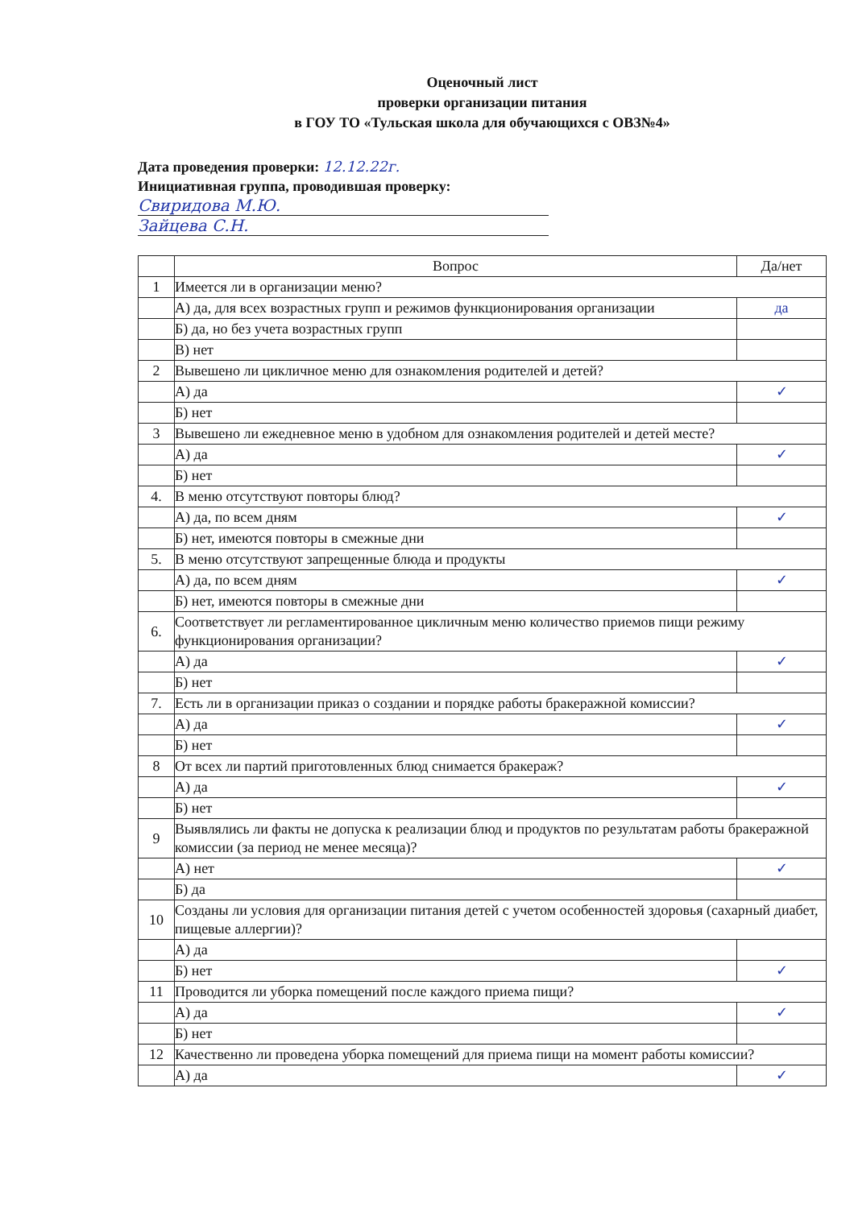Оценочный лист
проверки организации питания
в ГОУ ТО «Тульская школа для обучающихся с ОВЗ№4»
Дата проведения проверки: 12.12.22г.
Инициативная группа, проводившая проверку:
Свиридова М.Ю.
Зайцева С.Н.
| | Вопрос | Да/нет |
| --- | --- | --- |
| 1 | Имеется ли в организации меню? | |
| | А) да, для всех возрастных групп и режимов функционирования организации | да |
| | Б) да, но без учета возрастных групп | |
| | В) нет | |
| 2 | Вывешено ли цикличное меню для ознакомления родителей и детей? | |
| | А) да | ✓ |
| | Б) нет | |
| 3 | Вывешено ли ежедневное меню в удобном для ознакомления родителей и детей месте? | |
| | А) да | ✓ |
| | Б) нет | |
| 4. | В меню отсутствуют повторы блюд? | |
| | А) да, по всем дням | ✓ |
| | Б) нет, имеются повторы в смежные дни | |
| 5. | В меню отсутствуют запрещенные блюда и продукты | |
| | А) да, по всем дням | ✓ |
| | Б) нет, имеются повторы в смежные дни | |
| 6. | Соответствует ли регламентированное цикличным меню количество приемов пищи режиму функционирования организации? | |
| | А) да | ✓ |
| | Б) нет | |
| 7. | Есть ли в организации приказ о создании и порядке работы бракеражной комиссии? | |
| | А) да | ✓ |
| | Б) нет | |
| 8 | От всех ли партий приготовленных блюд снимается бракераж? | |
| | А) да | ✓ |
| | Б) нет | |
| 9 | Выявлялись ли факты не допуска к реализации блюд и продуктов по результатам работы бракеражной комиссии (за период не менее месяца)? | |
| | А) нет | ✓ |
| | Б) да | |
| 10 | Созданы ли условия для организации питания детей с учетом особенностей здоровья (сахарный диабет, пищевые аллергии)? | |
| | А) да | |
| | Б) нет | ✓ |
| 11 | Проводится ли уборка помещений после каждого приема пищи? | |
| | А) да | ✓ |
| | Б) нет | |
| 12 | Качественно ли проведена уборка помещений для приема пищи на момент работы комиссии? | |
| | А) да | ✓ |